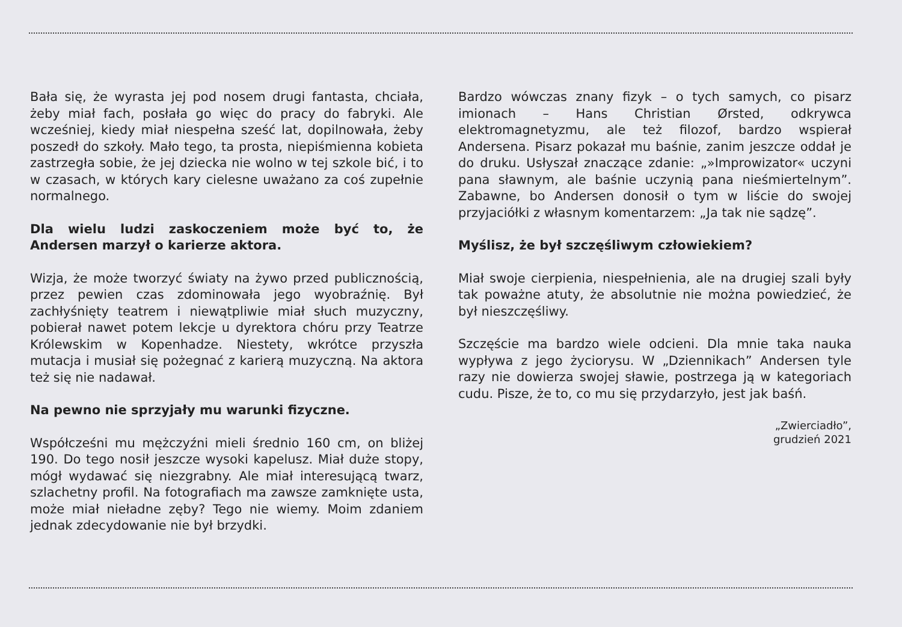Bała się, że wyrasta jej pod nosem drugi fantasta, chciała, żeby miał fach, posłała go więc do pracy do fabryki. Ale wcześniej, kiedy miał niespełna sześć lat, dopilnowała, żeby poszedł do szkoły. Mało tego, ta prosta, niepiśmienna kobieta zastrzegła sobie, że jej dziecka nie wolno w tej szkole bić, i to w czasach, w których kary cielesne uważano za coś zupełnie normalnego.
Dla wielu ludzi zaskoczeniem może być to, że Andersen marzył o karierze aktora.
Wizja, że może tworzyć światy na żywo przed publicznością, przez pewien czas zdominowała jego wyobraźnię. Był zachłyśnięty teatrem i niewątpliwie miał słuch muzyczny, pobierał nawet potem lekcje u dyrektora chóru przy Teatrze Królewskim w Kopenhadze. Niestety, wkrótce przyszła mutacja i musiał się pożegnać z karierą muzyczną. Na aktora też się nie nadawał.
Na pewno nie sprzyjały mu warunki fizyczne.
Współcześni mu mężczyźni mieli średnio 160 cm, on bliżej 190. Do tego nosił jeszcze wysoki kapelusz. Miał duże stopy, mógł wydawać się niezgrabny. Ale miał interesującą twarz, szlachetny profil. Na fotografiach ma zawsze zamknięte usta, może miał nieładne zęby? Tego nie wiemy. Moim zdaniem jednak zdecydowanie nie był brzydki.
Bardzo wówczas znany fizyk – o tych samych, co pisarz imionach – Hans Christian Ørsted, odkrywca elektromagnetyzmu, ale też filozof, bardzo wspierał Andersena. Pisarz pokazał mu baśnie, zanim jeszcze oddał je do druku. Usłyszał znaczące zdanie: „»Improwizator« uczyni pana sławnym, ale baśnie uczynią pana nieśmiertelnym”. Zabawne, bo Andersen donosił o tym w liście do swojej przyjaciółki z własnym komentarzem: „Ja tak nie sądzę”.
Myślisz, że był szczęśliwym człowiekiem?
Miał swoje cierpienia, niespełnienia, ale na drugiej szali były tak poważne atuty, że absolutnie nie można powiedzieć, że był nieszczęśliwy.
Szczęście ma bardzo wiele odcieni. Dla mnie taka nauka wypływa z jego życiorysu. W „Dziennikach” Andersen tyle razy nie dowierza swojej sławie, postrzega ją w kategoriach cudu. Pisze, że to, co mu się przydarzyło, jest jak baśń.
„Zwierciadło”,
grudzień 2021